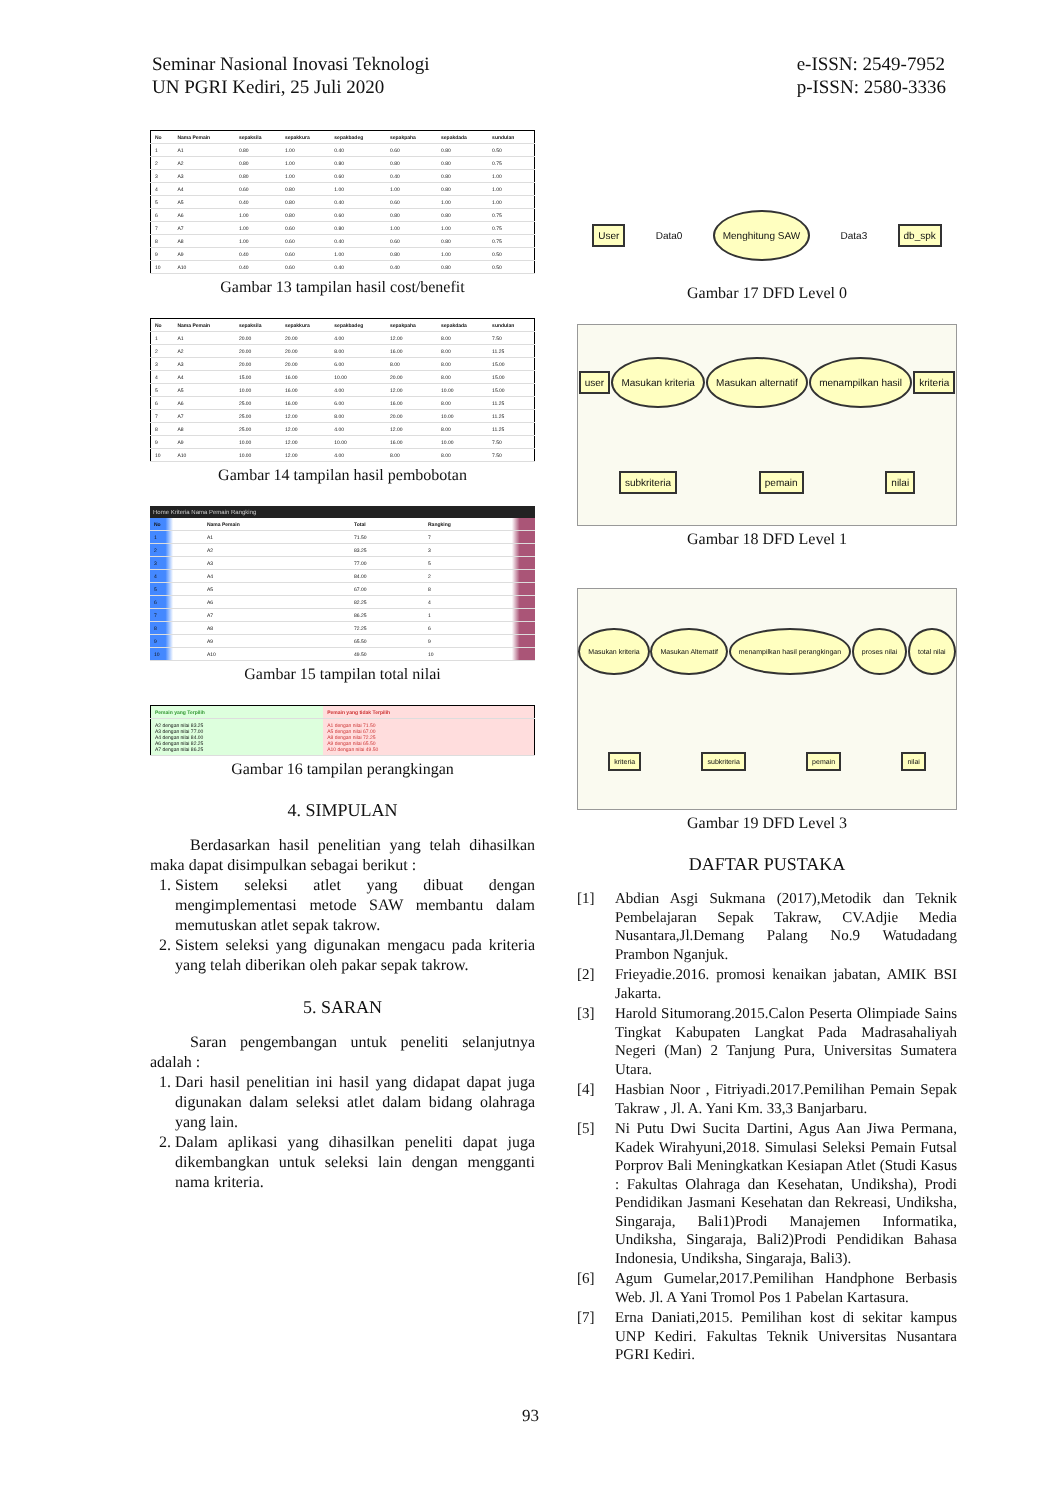Seminar Nasional Inovasi Teknologi
UN PGRI Kediri, 25 Juli 2020
e-ISSN: 2549-7952
p-ISSN: 2580-3336
| No | Nama Pemain | sepaksila | sepakkura | sepakbadeg | sepakpaha | sepakdada | sundulan |
| --- | --- | --- | --- | --- | --- | --- | --- |
| 1 | A1 | 0.80 | 1.00 | 0.40 | 0.60 | 0.80 | 0.50 |
| 2 | A2 | 0.80 | 1.00 | 0.80 | 0.80 | 0.80 | 0.75 |
| 3 | A3 | 0.80 | 1.00 | 0.60 | 0.40 | 0.80 | 1.00 |
| 4 | A4 | 0.60 | 0.80 | 1.00 | 1.00 | 0.80 | 1.00 |
| 5 | A5 | 0.40 | 0.80 | 0.40 | 0.60 | 1.00 | 1.00 |
| 6 | A6 | 1.00 | 0.80 | 0.60 | 0.80 | 0.80 | 0.75 |
| 7 | A7 | 1.00 | 0.60 | 0.80 | 1.00 | 1.00 | 0.75 |
| 8 | A8 | 1.00 | 0.60 | 0.40 | 0.60 | 0.80 | 0.75 |
| 9 | A9 | 0.40 | 0.60 | 1.00 | 0.80 | 1.00 | 0.50 |
| 10 | A10 | 0.40 | 0.60 | 0.40 | 0.40 | 0.80 | 0.50 |
Gambar 13 tampilan hasil cost/benefit
| No | Nama Pemain | sepaksila | sepakkura | sepakbadeg | sepakpaha | sepakdada | sundulan |
| --- | --- | --- | --- | --- | --- | --- | --- |
| 1 | A1 | 20.00 | 20.00 | 4.00 | 12.00 | 8.00 | 7.50 |
| 2 | A2 | 20.00 | 20.00 | 8.00 | 16.00 | 8.00 | 11.25 |
| 3 | A3 | 20.00 | 20.00 | 6.00 | 8.00 | 8.00 | 15.00 |
| 4 | A4 | 15.00 | 16.00 | 10.00 | 20.00 | 8.00 | 15.00 |
| 5 | A5 | 10.00 | 16.00 | 4.00 | 12.00 | 10.00 | 15.00 |
| 6 | A6 | 25.00 | 16.00 | 6.00 | 16.00 | 8.00 | 11.25 |
| 7 | A7 | 25.00 | 12.00 | 8.00 | 20.00 | 10.00 | 11.25 |
| 8 | A8 | 25.00 | 12.00 | 4.00 | 12.00 | 8.00 | 11.25 |
| 9 | A9 | 10.00 | 12.00 | 10.00 | 16.00 | 10.00 | 7.50 |
| 10 | A10 | 10.00 | 12.00 | 4.00 | 8.00 | 8.00 | 7.50 |
Gambar 14 tampilan hasil pembobotan
Home Kriteria Nama Pemain Rangking
| No | Nama Pemain | Total | Rangking |
| --- | --- | --- | --- |
| 1 | A1 | 71.50 | 7 |
| 2 | A2 | 83.25 | 3 |
| 3 | A3 | 77.00 | 5 |
| 4 | A4 | 84.00 | 2 |
| 5 | A5 | 67.00 | 8 |
| 6 | A6 | 82.25 | 4 |
| 7 | A7 | 86.25 | 1 |
| 8 | A8 | 72.25 | 6 |
| 9 | A9 | 65.50 | 9 |
| 10 | A10 | 49.50 | 10 |
Gambar 15 tampilan total nilai
| Pemain yang Terpilih | Pemain yang tidak Terpilih |
| --- | --- |
| A2 dengan nilai 83.25 A3 dengan nilai 77.00 A4 dengan nilai 84.00 A6 dengan nilai 82.25 A7 dengan nilai 86.25 | A1 dengan nilai 71.50 A5 dengan nilai 67.00 A8 dengan nilai 72.25 A9 dengan nilai 65.50 A10 dengan nilai 49.50 |
Gambar 16 tampilan perangkingan
4. SIMPULAN
Berdasarkan hasil penelitian yang telah dihasilkan maka dapat disimpulkan sebagai berikut :
1. Sistem seleksi atlet yang dibuat dengan mengimplementasi metode SAW membantu dalam memutuskan atlet sepak takrow.
2. Sistem seleksi yang digunakan mengacu pada kriteria yang telah diberikan oleh pakar sepak takrow.
5. SARAN
Saran pengembangan untuk peneliti selanjutnya adalah :
1. Dari hasil penelitian ini hasil yang didapat dapat juga digunakan dalam seleksi atlet dalam bidang olahraga yang lain.
2. Dalam aplikasi yang dihasilkan peneliti dapat juga dikembangkan untuk seleksi lain dengan mengganti nama kriteria.
User Data0 Menghitung SAW Data3 db_spk
Gambar 17 DFD Level 0
user Masukan kriteria Masukan alternatif menampilkan hasil kriteria subkriteria pemain nilai
Gambar 18 DFD Level 1
Masukan kriteria Masukan Alternatif menampilkan hasil perangkingan proses nilai total nilai kriteria subkriteria pemain nilai
Gambar 19 DFD Level 3
DAFTAR PUSTAKA
[1] Abdian Asgi Sukmana (2017),Metodik dan Teknik Pembelajaran Sepak Takraw, CV.Adjie Media Nusantara,Jl.Demang Palang No.9 Watudadang Prambon Nganjuk.
[2] Frieyadie.2016. promosi kenaikan jabatan, AMIK BSI Jakarta.
[3] Harold Situmorang.2015.Calon Peserta Olimpiade Sains Tingkat Kabupaten Langkat Pada Madrasahaliyah Negeri (Man) 2 Tanjung Pura, Universitas Sumatera Utara.
[4] Hasbian Noor , Fitriyadi.2017.Pemilihan Pemain Sepak Takraw , Jl. A. Yani Km. 33,3 Banjarbaru.
[5] Ni Putu Dwi Sucita Dartini, Agus Aan Jiwa Permana, Kadek Wirahyuni,2018. Simulasi Seleksi Pemain Futsal Porprov Bali Meningkatkan Kesiapan Atlet (Studi Kasus : Fakultas Olahraga dan Kesehatan, Undiksha), Prodi Pendidikan Jasmani Kesehatan dan Rekreasi, Undiksha, Singaraja, Bali1)Prodi Manajemen Informatika, Undiksha, Singaraja, Bali2)Prodi Pendidikan Bahasa Indonesia, Undiksha, Singaraja, Bali3).
[6] Agum Gumelar,2017.Pemilihan Handphone Berbasis Web. Jl. A Yani Tromol Pos 1 Pabelan Kartasura.
[7] Erna Daniati,2015. Pemilihan kost di sekitar kampus UNP Kediri. Fakultas Teknik Universitas Nusantara PGRI Kediri.
93